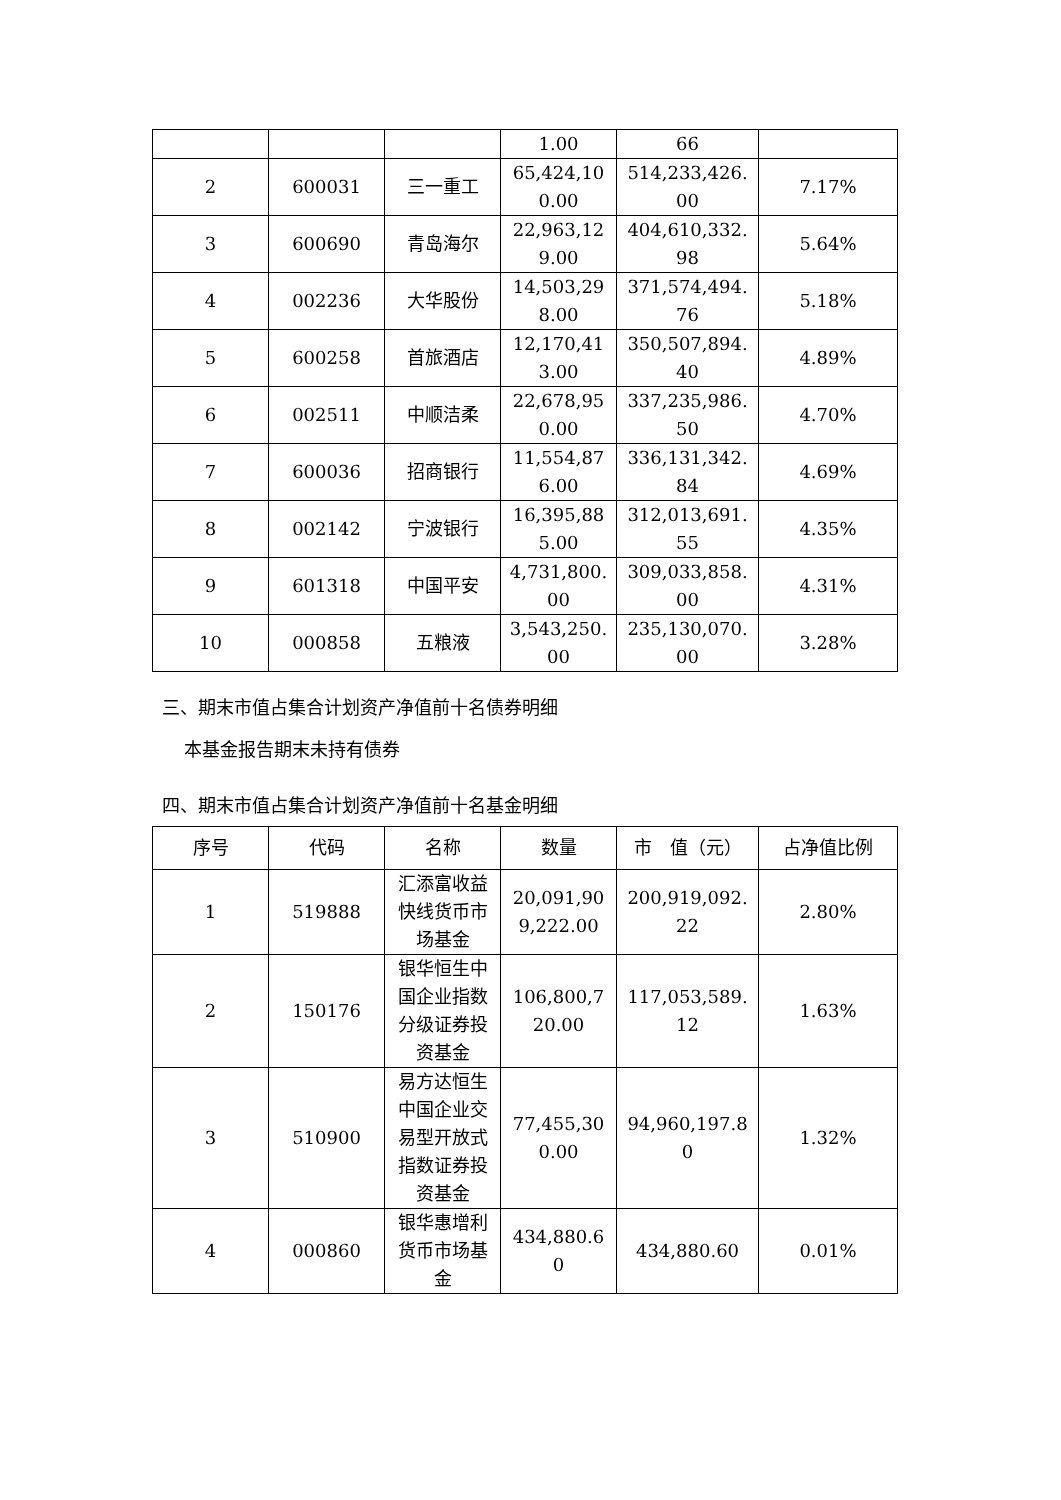| | | | 1.00 | 66 | |
| 2 | 600031 | 三一重工 | 65,424,100.00 | 514,233,426.00 | 7.17% |
| 3 | 600690 | 青岛海尔 | 22,963,129.00 | 404,610,332.98 | 5.64% |
| 4 | 002236 | 大华股份 | 14,503,298.00 | 371,574,494.76 | 5.18% |
| 5 | 600258 | 首旅酒店 | 12,170,413.00 | 350,507,894.40 | 4.89% |
| 6 | 002511 | 中顺洁柔 | 22,678,950.00 | 337,235,986.50 | 4.70% |
| 7 | 600036 | 招商银行 | 11,554,876.00 | 336,131,342.84 | 4.69% |
| 8 | 002142 | 宁波银行 | 16,395,885.00 | 312,013,691.55 | 4.35% |
| 9 | 601318 | 中国平安 | 4,731,800.00 | 309,033,858.00 | 4.31% |
| 10 | 000858 | 五粮液 | 3,543,250.00 | 235,130,070.00 | 3.28% |
三、期末市值占集合计划资产净值前十名债券明细
本基金报告期末未持有债券
四、期末市值占集合计划资产净值前十名基金明细
| 序号 | 代码 | 名称 | 数量 | 市 值（元） | 占净值比例 |
| --- | --- | --- | --- | --- | --- |
| 1 | 519888 | 汇添富收益快线货币市场基金 | 20,091,909,222.00 | 200,919,092.22 | 2.80% |
| 2 | 150176 | 银华恒生中国企业指数分级证券投资基金 | 106,800,720.00 | 117,053,589.12 | 1.63% |
| 3 | 510900 | 易方达恒生中国企业交易型开放式指数证券投资基金 | 77,455,300.00 | 94,960,197.80 | 1.32% |
| 4 | 000860 | 银华惠增利货币市场基金 | 434,880.60 | 434,880.60 | 0.01% |